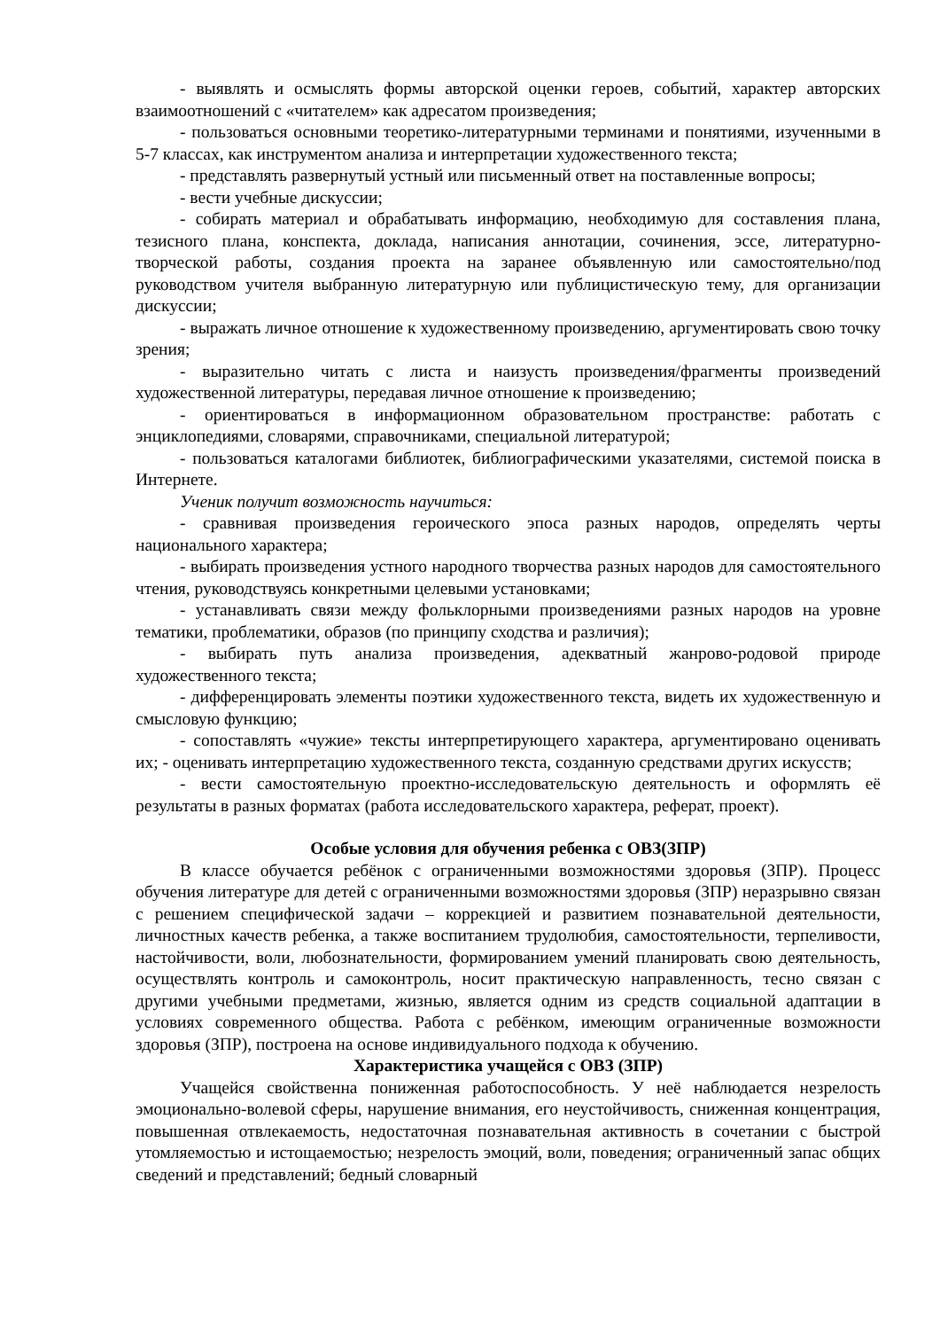- выявлять и осмыслять формы авторской оценки героев, событий, характер авторских взаимоотношений с «читателем» как адресатом произведения;
- пользоваться основными теоретико-литературными терминами и понятиями, изученными в 5-7 классах, как инструментом анализа и интерпретации художественного текста;
- представлять развернутый устный или письменный ответ на поставленные вопросы;
- вести учебные дискуссии;
- собирать материал и обрабатывать информацию, необходимую для составления плана, тезисного плана, конспекта, доклада, написания аннотации, сочинения, эссе, литературно-творческой работы, создания проекта на заранее объявленную или самостоятельно/под руководством учителя выбранную литературную или публицистическую тему, для организации дискуссии;
- выражать личное отношение к художественному произведению, аргументировать свою точку зрения;
- выразительно читать с листа и наизусть произведения/фрагменты произведений художественной литературы, передавая личное отношение к произведению;
- ориентироваться в информационном образовательном пространстве: работать с энциклопедиями, словарями, справочниками, специальной литературой;
- пользоваться каталогами библиотек, библиографическими указателями, системой поиска в Интернете.
Ученик получит возможность научиться:
- сравнивая произведения героического эпоса разных народов, определять черты национального характера;
- выбирать произведения устного народного творчества разных народов для самостоятельного чтения, руководствуясь конкретными целевыми установками;
- устанавливать связи между фольклорными произведениями разных народов на уровне тематики, проблематики, образов (по принципу сходства и различия);
- выбирать путь анализа произведения, адекватный жанрово-родовой природе художественного текста;
- дифференцировать элементы поэтики художественного текста, видеть их художественную и смысловую функцию;
- сопоставлять «чужие» тексты интерпретирующего характера, аргументировано оценивать их; - оценивать интерпретацию художественного текста, созданную средствами других искусств;
- вести самостоятельную проектно-исследовательскую деятельность и оформлять её результаты в разных форматах (работа исследовательского характера, реферат, проект).
Особые условия для обучения ребенка с ОВЗ(ЗПР)
В классе обучается ребёнок с ограниченными возможностями здоровья (ЗПР). Процесс обучения литературе для детей с ограниченными возможностями здоровья (ЗПР) неразрывно связан с решением специфической задачи – коррекцией и развитием познавательной деятельности, личностных качеств ребенка, а также воспитанием трудолюбия, самостоятельности, терпеливости, настойчивости, воли, любознательности, формированием умений планировать свою деятельность, осуществлять контроль и самоконтроль, носит практическую направленность, тесно связан с другими учебными предметами, жизнью, является одним из средств социальной адаптации в условиях современного общества. Работа с ребёнком, имеющим ограниченные возможности здоровья (ЗПР), построена на основе индивидуального подхода к обучению.
Характеристика учащейся с ОВЗ (ЗПР)
Учащейся свойственна пониженная работоспособность. У неё наблюдается незрелость эмоционально-волевой сферы, нарушение внимания, его неустойчивость, сниженная концентрация, повышенная отвлекаемость, недостаточная познавательная активность в сочетании с быстрой утомляемостью и истощаемостью; незрелость эмоций, воли, поведения; ограниченный запас общих сведений и представлений; бедный словарный